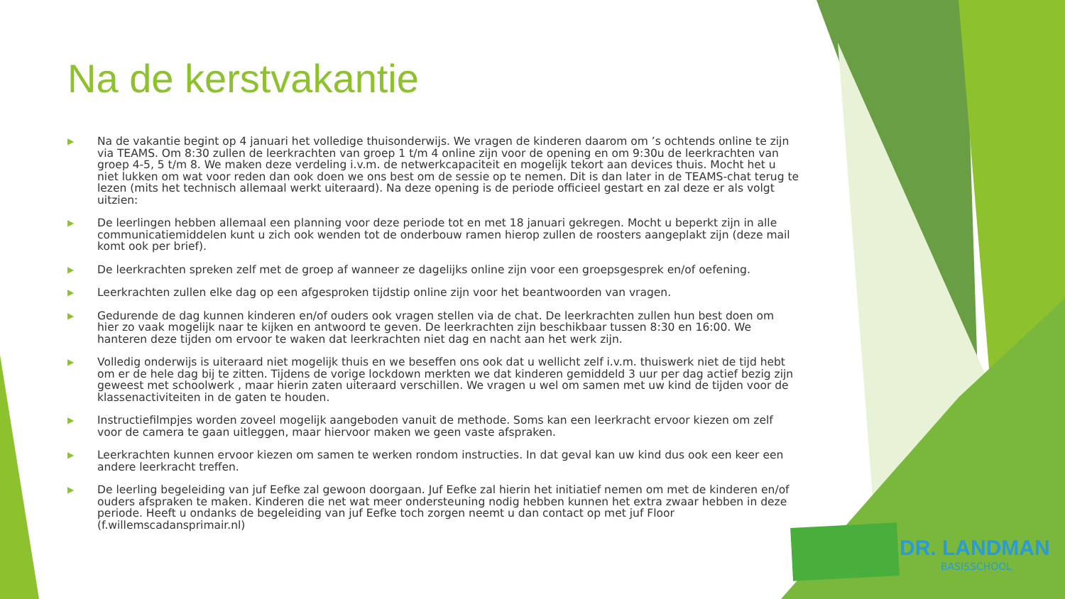Na de kerstvakantie
▶ Na de vakantie begint op 4 januari het volledige thuisonderwijs. We vragen de kinderen daarom om ’s ochtends online te zijn via TEAMS. Om 8:30 zullen de leerkrachten van groep 1 t/m 4 online zijn voor de opening en om 9:30u de leerkrachten van groep 4-5, 5 t/m 8. We maken deze verdeling i.v.m. de netwerkcapaciteit en mogelijk tekort aan devices thuis. Mocht het u niet lukken om wat voor reden dan ook doen we ons best om de sessie op te nemen. Dit is dan later in de TEAMS-chat terug te lezen (mits het technisch allemaal werkt uiteraard). Na deze opening is de periode officieel gestart en zal deze er als volgt uitzien:
▶ De leerlingen hebben allemaal een planning voor deze periode tot en met 18 januari gekregen. Mocht u beperkt zijn in alle communicatiemiddelen kunt u zich ook wenden tot de onderbouw ramen hierop zullen de roosters aangeplakt zijn (deze mail komt ook per brief).
▶ De leerkrachten spreken zelf met de groep af wanneer ze dagelijks online zijn voor een groepsgesprek en/of oefening.
▶ Leerkrachten zullen elke dag op een afgesproken tijdstip online zijn voor het beantwoorden van vragen.
▶ Gedurende de dag kunnen kinderen en/of ouders ook vragen stellen via de chat. De leerkrachten zullen hun best doen om hier zo vaak mogelijk naar te kijken en antwoord te geven. De leerkrachten zijn beschikbaar tussen 8:30 en 16:00. We hanteren deze tijden om ervoor te waken dat leerkrachten niet dag en nacht aan het werk zijn.
▶ Volledig onderwijs is uiteraard niet mogelijk thuis en we beseffen ons ook dat u wellicht zelf i.v.m. thuiswerk niet de tijd hebt om er de hele dag bij te zitten. Tijdens de vorige lockdown merkten we dat kinderen gemiddeld 3 uur per dag actief bezig zijn geweest met schoolwerk , maar hierin zaten uiteraard verschillen. We vragen u wel om samen met uw kind de tijden voor de klassenactiviteiten in de gaten te houden.
▶ Instructiefilmpjes worden zoveel mogelijk aangeboden vanuit de methode. Soms kan een leerkracht ervoor kiezen om zelf voor de camera te gaan uitleggen, maar hiervoor maken we geen vaste afspraken.
▶ Leerkrachten kunnen ervoor kiezen om samen te werken rondom instructies. In dat geval kan uw kind dus ook een keer een andere leerkracht treffen.
▶ De leerling begeleiding van juf Eefke zal gewoon doorgaan. Juf Eefke zal hierin het initiatief nemen om met de kinderen en/of ouders afspraken te maken. Kinderen die net wat meer ondersteuning nodig hebben kunnen het extra zwaar hebben in deze periode. Heeft u ondanks de begeleiding van juf Eefke toch zorgen neemt u dan contact op met juf Floor (f.willemscadansprimair.nl)
DR. LANDMAN
BASISSCHOOL